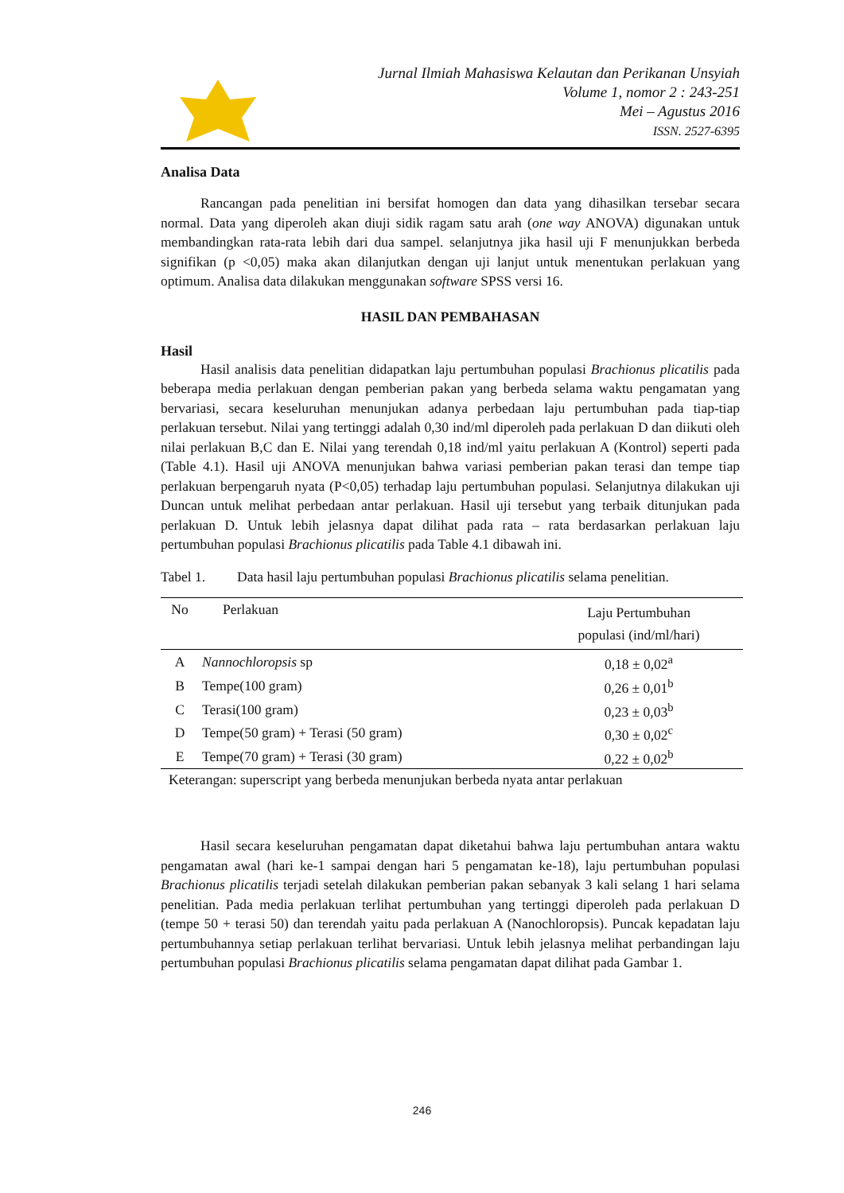Jurnal Ilmiah Mahasiswa Kelautan dan Perikanan Unsyiah
Volume 1, nomor 2 : 243-251
Mei – Agustus 2016
ISSN. 2527-6395
Analisa Data
Rancangan pada penelitian ini bersifat homogen dan data yang dihasilkan tersebar secara normal. Data yang diperoleh akan diuji sidik ragam satu arah (one way ANOVA) digunakan untuk membandingkan rata-rata lebih dari dua sampel. selanjutnya jika hasil uji F menunjukkan berbeda signifikan (p <0,05) maka akan dilanjutkan dengan uji lanjut untuk menentukan perlakuan yang optimum. Analisa data dilakukan menggunakan software SPSS versi 16.
HASIL DAN PEMBAHASAN
Hasil
Hasil analisis data penelitian didapatkan laju pertumbuhan populasi Brachionus plicatilis pada beberapa media perlakuan dengan pemberian pakan yang berbeda selama waktu pengamatan yang bervariasi, secara keseluruhan menunjukan adanya perbedaan laju pertumbuhan pada tiap-tiap perlakuan tersebut. Nilai yang tertinggi adalah 0,30 ind/ml diperoleh pada perlakuan D dan diikuti oleh nilai perlakuan B,C dan E. Nilai yang terendah 0,18 ind/ml yaitu perlakuan A (Kontrol) seperti pada (Table 4.1). Hasil uji ANOVA menunjukan bahwa variasi pemberian pakan terasi dan tempe tiap perlakuan berpengaruh nyata (P<0,05) terhadap laju pertumbuhan populasi. Selanjutnya dilakukan uji Duncan untuk melihat perbedaan antar perlakuan. Hasil uji tersebut yang terbaik ditunjukan pada perlakuan D. Untuk lebih jelasnya dapat dilihat pada rata – rata berdasarkan perlakuan laju pertumbuhan populasi Brachionus plicatilis pada Table 4.1 dibawah ini.
Tabel 1. Data hasil laju pertumbuhan populasi Brachionus plicatilis selama penelitian.
| No | Perlakuan | Laju Pertumbuhan populasi (ind/ml/hari) |
| --- | --- | --- |
| A | Nannochloropsis sp | 0,18 ± 0,02<sup>a</sup> |
| B | Tempe(100 gram) | 0,26 ± 0,01<sup>b</sup> |
| C | Terasi(100 gram) | 0,23 ± 0,03<sup>b</sup> |
| D | Tempe(50 gram) + Terasi (50 gram) | 0,30 ± 0,02<sup>c</sup> |
| E | Tempe(70 gram) + Terasi (30 gram) | 0,22 ± 0,02<sup>b</sup> |
Keterangan: superscript yang berbeda menunjukan berbeda nyata antar perlakuan
Hasil secara keseluruhan pengamatan dapat diketahui bahwa laju pertumbuhan antara waktu pengamatan awal (hari ke-1 sampai dengan hari 5 pengamatan ke-18), laju pertumbuhan populasi Brachionus plicatilis terjadi setelah dilakukan pemberian pakan sebanyak 3 kali selang 1 hari selama penelitian. Pada media perlakuan terlihat pertumbuhan yang tertinggi diperoleh pada perlakuan D (tempe 50 + terasi 50) dan terendah yaitu pada perlakuan A (Nanochloropsis). Puncak kepadatan laju pertumbuhannya setiap perlakuan terlihat bervariasi. Untuk lebih jelasnya melihat perbandingan laju pertumbuhan populasi Brachionus plicatilis selama pengamatan dapat dilihat pada Gambar 1.
246